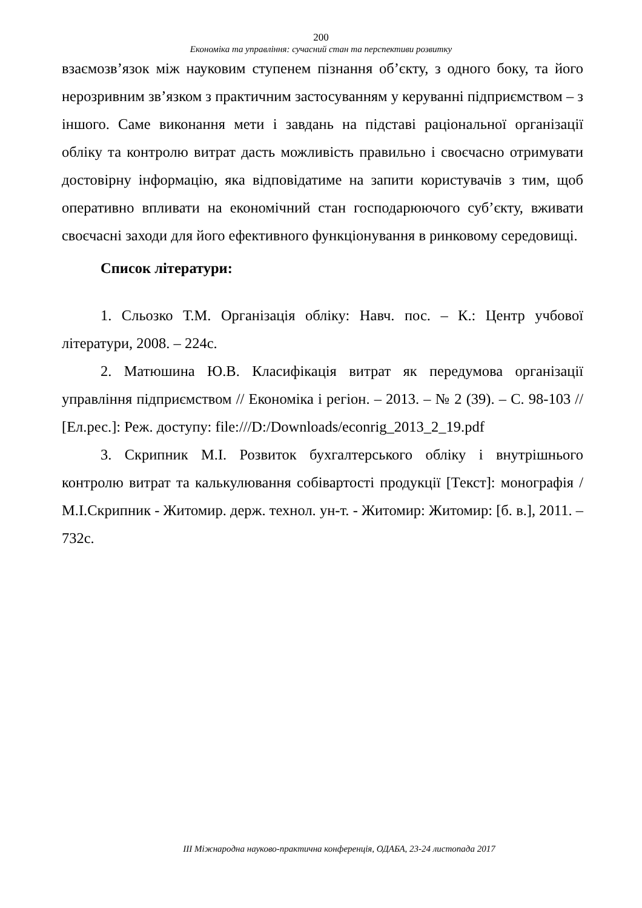200
Економіка та управління: сучасний стан та перспективи розвитку
взаємозв’язок між науковим ступенем пізнання об’єкту, з одного боку, та його нерозривним зв’язком з практичним застосуванням у керуванні підприємством – з іншого. Саме виконання мети і завдань на підставі раціональної організації обліку та контролю витрат дасть можливість правильно і своєчасно отримувати достовірну інформацію, яка відповідатиме на запити користувачів з тим, щоб оперативно впливати на економічний стан господарюючого суб’єкту, вживати своєчасні заходи для його ефективного функціонування в ринковому середовищі.
Список літератури:
1. Сльозко Т.М. Організація обліку: Навч. пос. – К.: Центр учбової літератури, 2008. – 224с.
2. Матюшина Ю.В. Класифікація витрат як передумова організації управління підприємством // Економіка і регіон. – 2013. – № 2 (39). – С. 98-103 // [Ел.рес.]: Реж. доступу: file:///D:/Downloads/econrig_2013_2_19.pdf
3. Скрипник М.І. Розвиток бухгалтерського обліку і внутрішнього контролю витрат та калькулювання собівартості продукції [Текст]: монографія / М.І.Скрипник - Житомир. держ. технол. ун-т. - Житомир: Житомир: [б. в.], 2011. – 732с.
ІІІ Міжнародна науково-практична конференція, ОДАБА, 23-24 листопада 2017